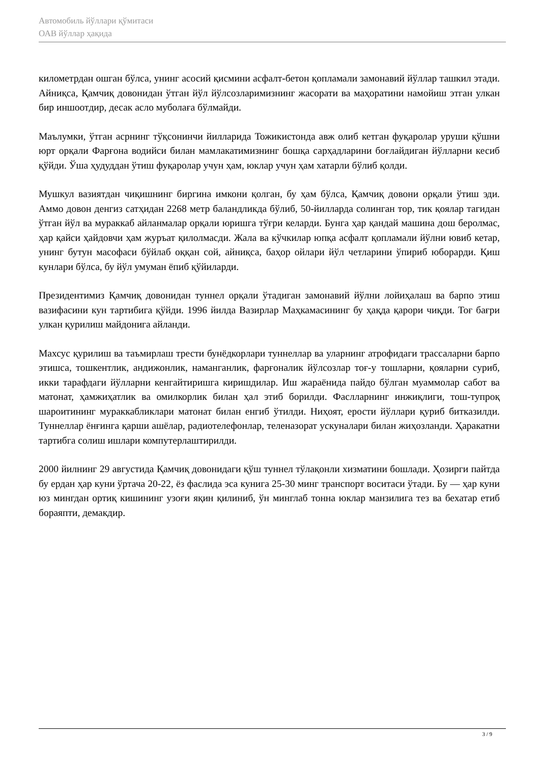Автомобиль йўллари қўмитаси
ОАВ йўллар ҳақида
километрдан ошган бўлса, унинг асосий қисмини асфалт-бетон қопламали замонавий йўллар ташкил этади. Айниқса, Қамчиқ довонидан ўтган йўл йўлсозларимизнинг жасорати ва маҳоратини намойиш этган улкан бир иншоотдир, десак асло муболаға бўлмайди.
Маълумки, ўтган асрнинг тўқсонинчи йилларида Тожикистонда авж олиб кетган фуқаролар уруши қўшни юрт орқали Фарғона водийси билан мамлакатимизнинг бошқа сарҳадларини боғлайдиган йўлларни кесиб қўйди. Ўша ҳудуддан ўтиш фуқаролар учун ҳам, юклар учун ҳам хатарли бўлиб қолди.
Мушкул вазиятдан чиқишнинг биргина имкони қолган, бу ҳам бўлса, Қамчиқ довони орқали ўтиш эди. Аммо довон денгиз сатҳидан 2268 метр баландликда бўлиб, 50-йилларда солинган тор, тик қоялар тагидан ўтган йўл ва мураккаб айланмалар орқали юришга тўғри келарди. Бунга ҳар қандай машина дош беролмас, ҳар қайси ҳайдовчи ҳам журъат қилолмасди. Жала ва кўчкилар юпқа асфалт қопламали йўлни ювиб кетар, унинг бутун масофаси бўйлаб оққан сой, айниқса, баҳор ойлари йўл четларини ўпириб юборарди. Қиш кунлари бўлса, бу йўл умуман ёпиб қўйиларди.
Президентимиз Қамчиқ довонидан туннел орқали ўтадиган замонавий йўлни лойиҳалаш ва барпо этиш вазифасини кун тартибига қўйди. 1996 йилда Вазирлар Маҳкамасининг бу ҳақда қарори чиқди. Тоғ бағри улкан қурилиш майдонига айланди.
Махсус қурилиш ва таъмирлаш трести бунёдкорлари туннеллар ва уларнинг атрофидаги трассаларни барпо этишса, тошкентлик, андижонлик, наманганлик, фарғоналик йўлсозлар тоғ-у тошларни, қояларни суриб, икки тарафдаги йўлларни кенгайтиришга киришдилар. Иш жараёнида пайдо бўлган муаммолар сабот ва матонат, ҳамжиҳатлик ва омилкорлик билан ҳал этиб борилди. Фаслларнинг инжиқлиги, тош-тупроқ шароитининг мураккабликлари матонат билан енгиб ўтилди. Ниҳоят, ерости йўллари қуриб битказилди. Туннеллар ёнғинга қарши ашёлар, радиотелефонлар, теленазорат ускуналари билан жиҳозланди. Ҳаракатни тартибга солиш ишлари компутерлаштирилди.
2000 йилнинг 29 августида Қамчиқ довонидаги қўш туннел тўлақонли хизматини бошлади. Ҳозирги пайтда бу ердан ҳар куни ўртача 20-22, ёз фаслида эса кунига 25-30 минг транспорт воситаси ўтади. Бу — ҳар куни юз мингдан ортиқ кишининг узоғи яқин қилиниб, ўн минглаб тонна юклар манзилига тез ва бехатар етиб бораяпти, демакдир.
3 / 9